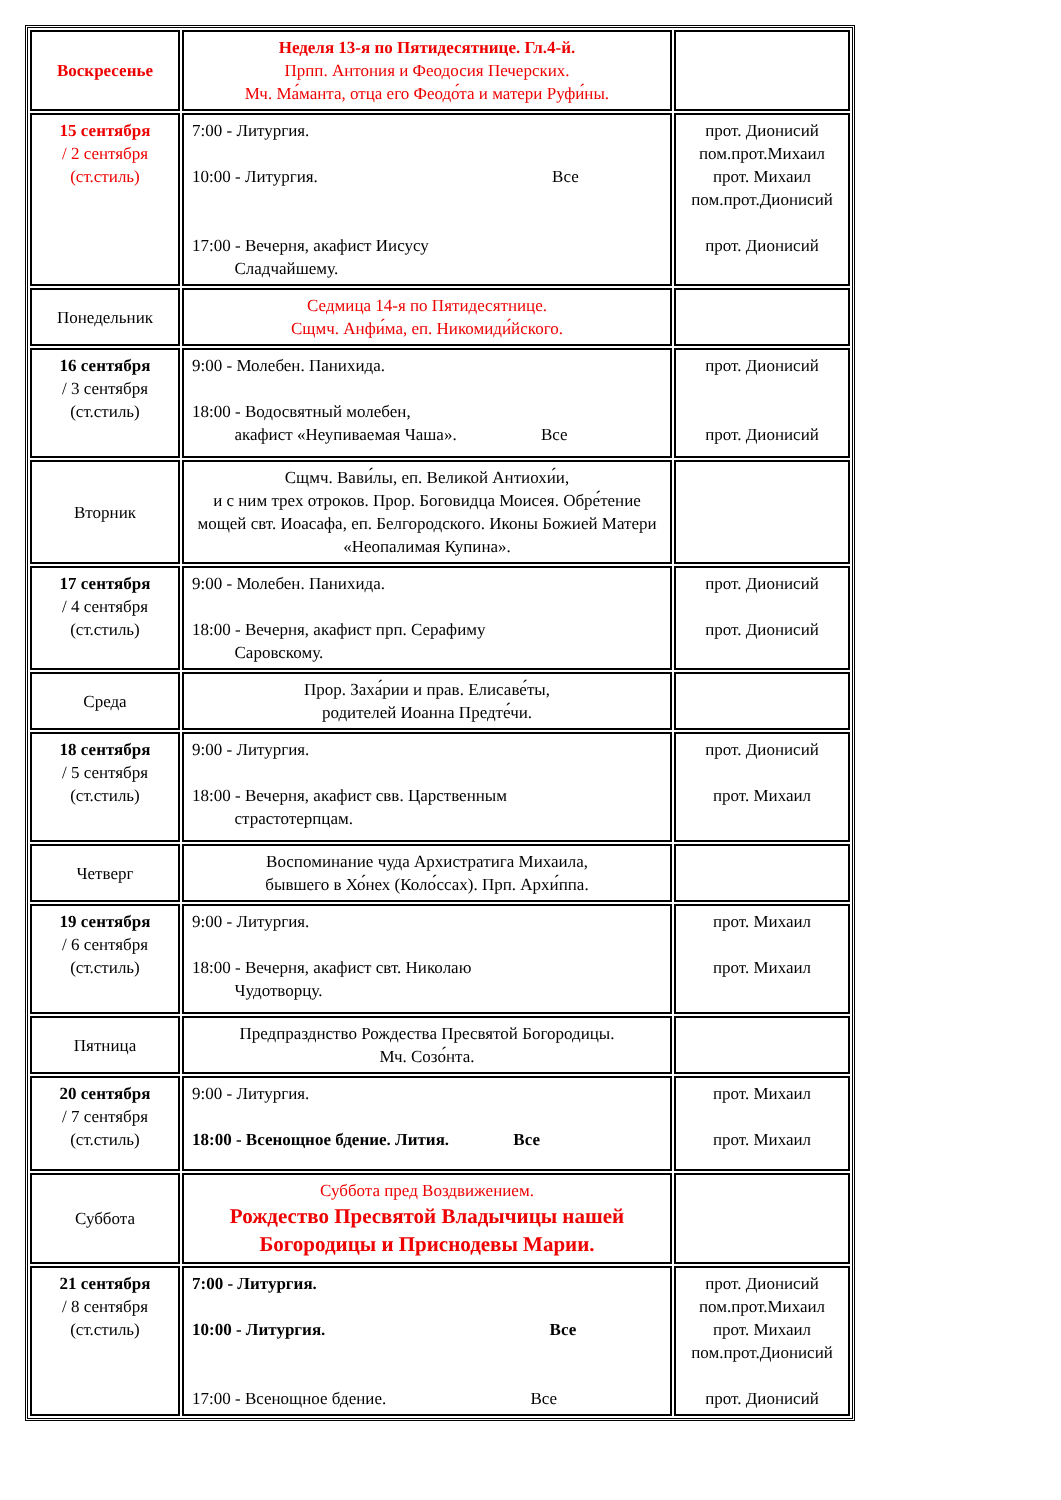| Воскресенье | Неделя 13-я по Пятидесятнице. Гл.4-й. Прпп. Антония и Феодосия Печерских. Мч. Ма́манта, отца его Феодо́та и матери Руфи́ны. | |
| 15 сентября / 2 сентября (ст.стиль) | 7:00 - Литургия. 10:00 - Литургия. Все 17:00 - Вечерня, акафист Иисусу Сладчайшему. | прот. Дионисий пом.прот.Михаил прот. Михаил пом.прот.Дионисий прот. Дионисий |
| Понедельник | Седмица 14-я по Пятидесятнице. Сщмч. Анфи́ма, еп. Никомиди́йского. | |
| 16 сентября / 3 сентября (ст.стиль) | 9:00 - Молебен. Панихида. 18:00 - Водосвятный молебен, акафист «Неупиваемая Чаша». Все | прот. Дионисий прот. Дионисий |
| Вторник | Сщмч. Вави́лы, еп. Великой Антиохи́и, и с ним трех отроков. Прор. Боговидца Моисея. Обре́тение мощей свт. Иоасафа, еп. Белгородского. Иконы Божией Матери «Неопалимая Купина». | |
| 17 сентября / 4 сентября (ст.стиль) | 9:00 - Молебен. Панихида. 18:00 - Вечерня, акафист прп. Серафиму Саровскому. | прот. Дионисий прот. Дионисий |
| Среда | Прор. Заха́рии и прав. Елисаве́ты, родителей Иоанна Предте́чи. | |
| 18 сентября / 5 сентября (ст.стиль) | 9:00 - Литургия. 18:00 - Вечерня, акафист свв. Царственным страстотерпцам. | прот. Дионисий прот. Михаил |
| Четверг | Воспоминание чуда Архистратига Михаила, бывшего в Хо́нех (Коло́ссах). Прп. Архи́ппа. | |
| 19 сентября / 6 сентября (ст.стиль) | 9:00 - Литургия. 18:00 - Вечерня, акафист свт. Николаю Чудотворцу. | прот. Михаил прот. Михаил |
| Пятница | Предпразднство Рождества Пресвятой Богородицы. Мч. Созо́нта. | |
| 20 сентября / 7 сентября (ст.стиль) | 9:00 - Литургия. 18:00 - Всенощное бдение. Лития. Все | прот. Михаил прот. Михаил |
| Суббота | Суббота пред Воздвижением. Рождество Пресвятой Владычицы нашей Богородицы и Приснодевы Марии. | |
| 21 сентября / 8 сентября (ст.стиль) | 7:00 - Литургия. 10:00 - Литургия. Все 17:00 - Всенощное бдение. Все | прот. Дионисий пом.прот.Михаил прот. Михаил пом.прот.Дионисий прот. Дионисий |